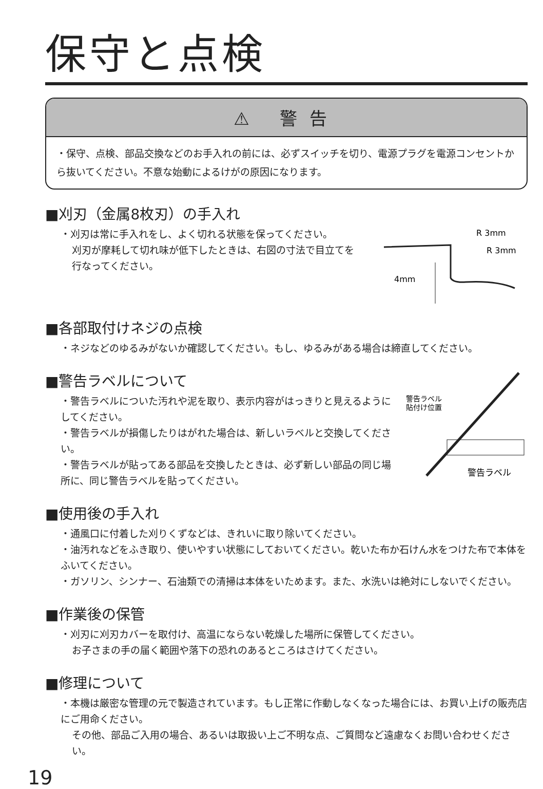保守と点検
⚠ 警告
・保守、点検、部品交換などのお手入れの前には、必ずスイッチを切り、電源プラグを電源コンセントから抜いてください。不意な始動によるけがの原因になります。
■刈刃（金属8枚刃）の手入れ
・刈刃は常に手入れをし、よく切れる状態を保ってください。
刈刃が摩耗して切れ味が低下したときは、右図の寸法で目立てを行なってください。
R 3mm
R 3mm
4mm
■各部取付けネジの点検
・ネジなどのゆるみがないか確認してください。もし、ゆるみがある場合は締直してください。
■警告ラベルについて
・警告ラベルについた汚れや泥を取り、表示内容がはっきりと見えるようにしてください。
・警告ラベルが損傷したりはがれた場合は、新しいラベルと交換してください。
・警告ラベルが貼ってある部品を交換したときは、必ず新しい部品の同じ場所に、同じ警告ラベルを貼ってください。
警告ラベル
貼付け位置
警告ラベル
■使用後の手入れ
・通風口に付着した刈りくずなどは、きれいに取り除いてください。
・油汚れなどをふき取り、使いやすい状態にしておいてください。乾いた布か石けん水をつけた布で本体をふいてください。
・ガソリン、シンナー、石油類での清掃は本体をいためます。また、水洗いは絶対にしないでください。
■作業後の保管
・刈刃に刈刃カバーを取付け、高温にならない乾燥した場所に保管してください。
お子さまの手の届く範囲や落下の恐れのあるところはさけてください。
■修理について
・本機は厳密な管理の元で製造されています。もし正常に作動しなくなった場合には、お買い上げの販売店にご用命ください。
その他、部品ご入用の場合、あるいは取扱い上ご不明な点、ご質問など遠慮なくお問い合わせください。
19